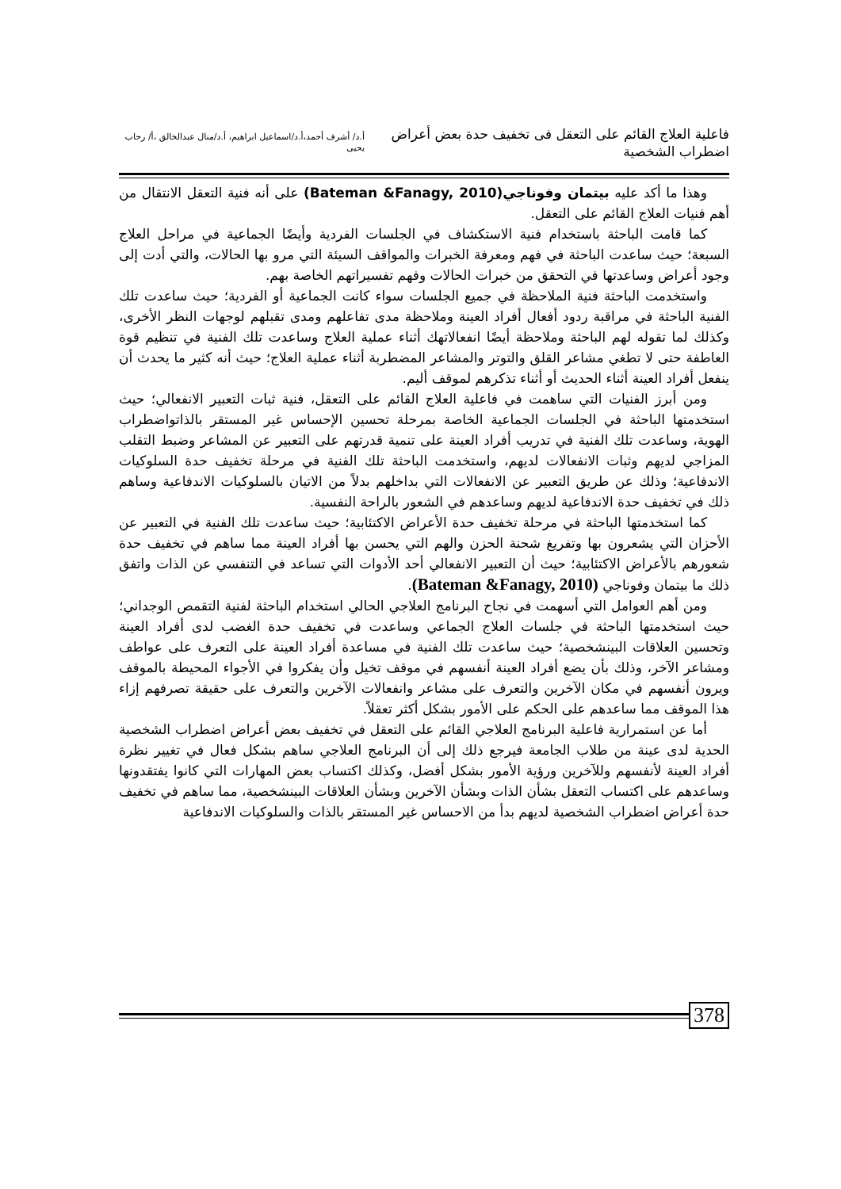فاعلية العلاج القائم على التعقل فى تخفيف حدة بعض أعراض اضطراب الشخصية
أ.د/ أشرف أحمد،أ.د/اسماعيل ابراهيم، أ.د/منال عبدالخالق ،أ/ رحاب يحيى
وهذا ما أكد عليه بيتمان وفوناجي(Bateman &Fanagy, 2010) على أنه فنية التعقل الانتقال من أهم فنيات العلاج القائم على التعقل.
كما قامت الباحثة باستخدام فنية الاستكشاف في الجلسات الفردية وأيضًا الجماعية في مراحل العلاج السبعة؛ حيث ساعدت الباحثة في فهم ومعرفة الخبرات والمواقف السيئة التي مرو بها الحالات، والتي أدت إلى وجود أعراض وساعدتها في التحقق من خبرات الحالات وفهم تفسيراتهم الخاصة بهم.
واستخدمت الباحثة فنية الملاحظة في جميع الجلسات سواء كانت الجماعية أو الفردية؛ حيث ساعدت تلك الفنية الباحثة في مراقبة ردود أفعال أفراد العينة وملاحظة مدى تفاعلهم ومدى تقبلهم لوجهات النظر الأخرى، وكذلك لما تقوله لهم الباحثة وملاحظة أيضًا انفعالاتهك أثناء عملية العلاج وساعدت تلك الفنية في تنظيم قوة العاطفة حتى لا تطغي مشاعر القلق والتوتر والمشاعر المضطربة أثناء عملية العلاج؛ حيث أنه كثير ما يحدث أن ينفعل أفراد العينة أثناء الحديث أو أثناء تذكرهم لموقف أليم.
ومن أبرز الفنيات التي ساهمت في فاعلية العلاج القائم على التعقل، فنية ثبات التعبير الانفعالي؛ حيث استخدمتها الباحثة في الجلسات الجماعية الخاصة بمرحلة تحسين الإحساس غير المستقر بالذاتواضطراب الهوية، وساعدت تلك الفنية في تدريب أفراد العينة على تنمية قدرتهم على التعبير عن المشاعر وضبط التقلب المزاجي لديهم وثبات الانفعالات لديهم، واستخدمت الباحثة تلك الفنية في مرحلة تخفيف حدة السلوكيات الاندفاعية؛ وذلك عن طريق التعبير عن الانفعالات التي بداخلهم بدلاً من الاتيان بالسلوكيات الاندفاعية وساهم ذلك في تخفيف حدة الاندفاعية لديهم وساعدهم في الشعور بالراحة النفسية.
كما استخدمتها الباحثة في مرحلة تخفيف حدة الأعراض الاكتئابية؛ حيث ساعدت تلك الفنية في التعبير عن الأحزان التي يشعرون بها وتفريغ شحنة الحزن والهم التي يحسن بها أفراد العينة مما ساهم في تخفيف حدة شعورهم بالأعراض الاكتئابية؛ حيث أن التعبير الانفعالي أحد الأدوات التي تساعد في التنفسي عن الذات واتفق ذلك ما بيتمان وفوناجي (Bateman &Fanagy, 2010).
ومن أهم العوامل التي أسهمت في نجاح البرنامج العلاجي الحالي استخدام الباحثة لفنية التقمص الوجداني؛ حيث استخدمتها الباحثة في جلسات العلاج الجماعي وساعدت في تخفيف حدة الغضب لدى أفراد العينة وتحسين العلاقات البينشخصية؛ حيث ساعدت تلك الفنية في مساعدة أفراد العينة على التعرف على عواطف ومشاعر الآخر، وذلك بأن يضع أفراد العينة أنفسهم في موقف تخيل وأن يفكروا في الأجواء المحيطة بالموقف ويرون أنفسهم في مكان الآخرين والتعرف على مشاعر وانفعالات الآخرين والتعرف على حقيقة تصرفهم إزاء هذا الموقف مما ساعدهم على الحكم على الأمور بشكل أكثر تعقلاً.
أما عن استمرارية فاعلية البرنامج العلاجي القائم على التعقل في تخفيف بعض أعراض اضطراب الشخصية الحدية لدى عينة من طلاب الجامعة فيرجع ذلك إلى أن البرنامج العلاجي ساهم بشكل فعال في تغيير نظرة أفراد العينة لأنفسهم وللآخرين ورؤية الأمور بشكل أفضل، وكذلك اكتساب بعض المهارات التي كانوا يفتقدونها وساعدهم على اكتساب التعقل بشأن الذات وبشأن الآخرين وبشأن العلاقات البينشخصية، مما ساهم في تخفيف حدة أعراض اضطراب الشخصية لديهم بدأ من الاحساس غير المستقر بالذات والسلوكيات الاندفاعية
378